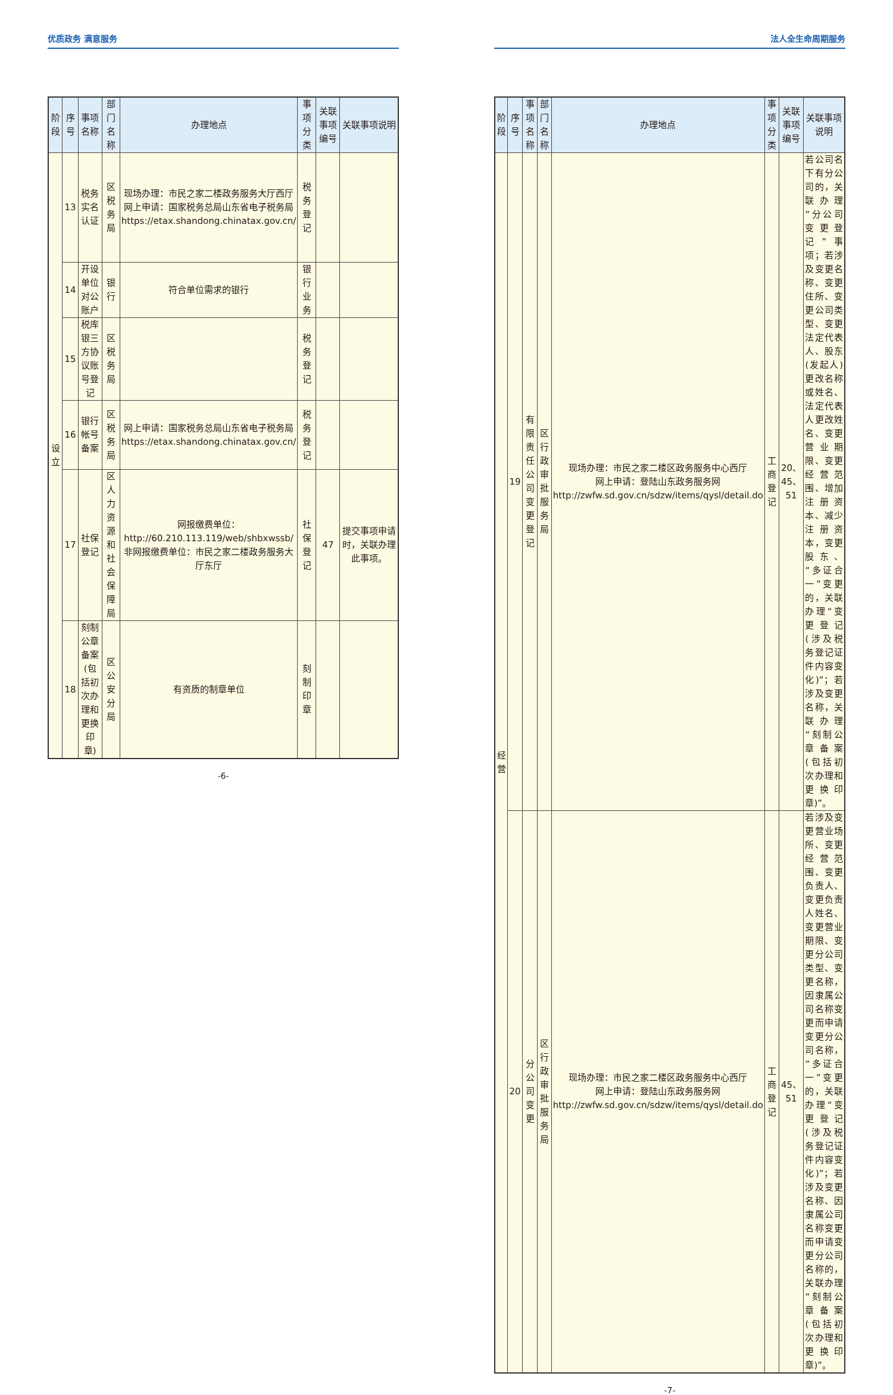优质政务 满意服务
| 阶段 | 序号 | 事项名称 | 部门名称 | 办理地点 | 事项分类 | 关联事项编号 | 关联事项说明 |
| --- | --- | --- | --- | --- | --- | --- | --- |
| 设 立 | 13 | 税务实名认证 | 区税务局 | 现场办理：市民之家二楼政务服务大厅西厅 网上申请：国家税务总局山东省电子税务局 https://etax.shandong.chinatax.gov.cn/ | 税务登记 | | |
| | 14 | 开设单位对公账户 | 银行 | 符合单位需求的银行 | 银行业务 | | |
| | 15 | 税库银三方协议账号登记 | 区税务局 | | 税务登记 | | |
| | 16 | 银行帐号备案 | 区税务局 | 网上申请：国家税务总局山东省电子税务局 https://etax.shandong.chinatax.gov.cn/ | 税务登记 | | |
| | 17 | 社保登记 | 区人力资源和社会保障局 | 网报缴费单位：http://60.210.113.119/web/shbxwssb/ 非网报缴费单位：市民之家二楼政务服务大厅东厅 | 社保登记 | 47 | 提交事项申请时，关联办理此事项。 |
| | 18 | 刻制公章备案(包括初次办理和更换印章) | 区公安分局 | 有资质的制章单位 | 刻制印章 | | |
-6-
法人全生命周期服务
| 阶段 | 序号 | 事项名称 | 部门名称 | 办理地点 | 事项分类 | 关联事项编号 | 关联事项说明 |
| --- | --- | --- | --- | --- | --- | --- | --- |
| 经 营 | 19 | 有限责任公司变更登记 | 区行政审批服务局 | 现场办理：市民之家二楼区政务服务中心西厅 网上申请：登陆山东政务服务网 http://zwfw.sd.gov.cn/sdzw/items/qysl/detail.do | 工商登记 | 20、45、51 | 若公司名下有分公司的，关联办理“分公司变更登记”事项；若涉及变更名称、变更住所、变更公司类型、变更法定代表人、股东(发起人)更改名称或姓名、法定代表人更改姓名、变更营业期限、变更经营范围、增加注册资本、减少注册资本，变更股东、“多证合一”变更的，关联办理“变更登记(涉及税务登记证件内容变化)”；若涉及变更名称，关联办理“刻制公章备案(包括初次办理和更换印章)”。 |
| | 20 | 分公司变更 | 区行政审批服务局 | 现场办理：市民之家二楼区政务服务中心西厅 网上申请：登陆山东政务服务网 http://zwfw.sd.gov.cn/sdzw/items/qysl/detail.do | 工商登记 | 45、51 | 若涉及变更营业场所、变更经营范围、变更负责人、变更负责人姓名、变更营业期限、变更分公司类型、变更名称，因隶属公司名称变更而申请变更分公司名称，“多证合一”变更的，关联办理“变更登记(涉及税务登记证件内容变化)”；若涉及变更名称、因隶属公司名称变更而申请变更分公司名称的，关联办理“刻制公章备案(包括初次办理和更换印章)”。 |
-7-